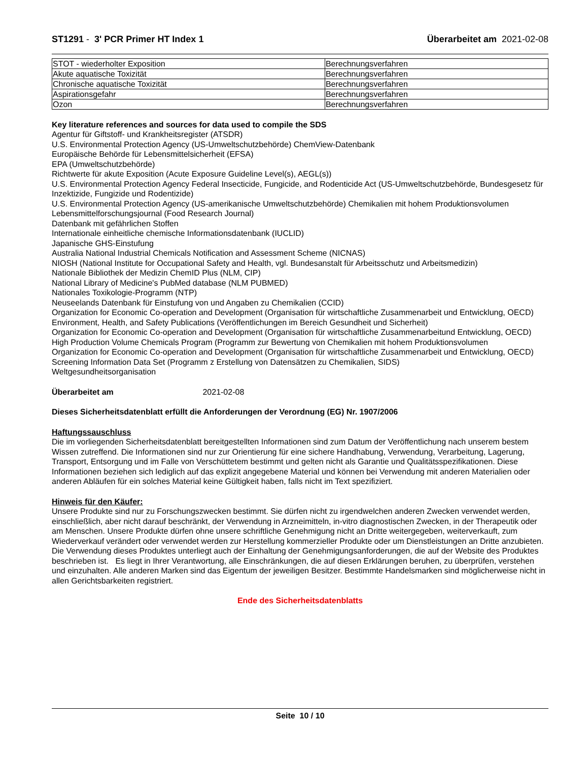ST1291 - 3' PCR Primer HT Index 1 Überarbeitet am 2021-02-08
| STOT - wiederholter Exposition | Berechnungsverfahren |
| Akute aquatische Toxizität | Berechnungsverfahren |
| Chronische aquatische Toxizität | Berechnungsverfahren |
| Aspirationsgefahr | Berechnungsverfahren |
| Ozon | Berechnungsverfahren |
Key literature references and sources for data used to compile the SDS
Agentur für Giftstoff- und Krankheitsregister (ATSDR)
U.S. Environmental Protection Agency (US-Umweltschutzbehörde) ChemView-Datenbank
Europäische Behörde für Lebensmittelsicherheit (EFSA)
EPA (Umweltschutzbehörde)
Richtwerte für akute Exposition (Acute Exposure Guideline Level(s), AEGL(s))
U.S. Environmental Protection Agency Federal Insecticide, Fungicide, and Rodenticide Act (US-Umweltschutzbehörde, Bundesgesetz für Inzektizide, Fungizide und Rodentizide)
U.S. Environmental Protection Agency (US-amerikanische Umweltschutzbehörde) Chemikalien mit hohem Produktionsvolumen
Lebensmittelforschungsjournal (Food Research Journal)
Datenbank mit gefährlichen Stoffen
Internationale einheitliche chemische Informationsdatenbank (IUCLID)
Japanische GHS-Einstufung
Australia National Industrial Chemicals Notification and Assessment Scheme (NICNAS)
NIOSH (National Institute for Occupational Safety and Health, vgl. Bundesanstalt für Arbeitsschutz und Arbeitsmedizin)
Nationale Bibliothek der Medizin ChemID Plus (NLM, CIP)
National Library of Medicine's PubMed database (NLM PUBMED)
Nationales Toxikologie-Programm (NTP)
Neuseelands Datenbank für Einstufung von und Angaben zu Chemikalien (CCID)
Organization for Economic Co-operation and Development (Organisation für wirtschaftliche Zusammenarbeit und Entwicklung, OECD) Environment, Health, and Safety Publications (Veröffentlichungen im Bereich Gesundheit und Sicherheit)
Organization for Economic Co-operation and Development (Organisation für wirtschaftliche Zusammenarbeitund Entwicklung, OECD) High Production Volume Chemicals Program (Programm zur Bewertung von Chemikalien mit hohem Produktionsvolumen
Organization for Economic Co-operation and Development (Organisation für wirtschaftliche Zusammenarbeit und Entwicklung, OECD) Screening Information Data Set (Programm z Erstellung von Datensätzen zu Chemikalien, SIDS)
Weltgesundheitsorganisation
Überarbeitet am 2021-02-08
Dieses Sicherheitsdatenblatt erfüllt die Anforderungen der Verordnung (EG) Nr. 1907/2006
Haftungssauschluss
Die im vorliegenden Sicherheitsdatenblatt bereitgestellten Informationen sind zum Datum der Veröffentlichung nach unserem bestem Wissen zutreffend. Die Informationen sind nur zur Orientierung für eine sichere Handhabung, Verwendung, Verarbeitung, Lagerung, Transport, Entsorgung und im Falle von Verschüttetem bestimmt und gelten nicht als Garantie und Qualitätsspezifikationen. Diese Informationen beziehen sich lediglich auf das explizit angegebene Material und können bei Verwendung mit anderen Materialien oder anderen Abläufen für ein solches Material keine Gültigkeit haben, falls nicht im Text spezifiziert.
Hinweis für den Käufer:
Unsere Produkte sind nur zu Forschungszwecken bestimmt. Sie dürfen nicht zu irgendwelchen anderen Zwecken verwendet werden, einschließlich, aber nicht darauf beschränkt, der Verwendung in Arzneimitteln, in-vitro diagnostischen Zwecken, in der Therapeutik oder am Menschen. Unsere Produkte dürfen ohne unsere schriftliche Genehmigung nicht an Dritte weitergegeben, weiterverkauft, zum Wiederverkauf verändert oder verwendet werden zur Herstellung kommerzieller Produkte oder um Dienstleistungen an Dritte anzubieten. Die Verwendung dieses Produktes unterliegt auch der Einhaltung der Genehmigungsanforderungen, die auf der Website des Produktes beschrieben ist. Es liegt in Ihrer Verantwortung, alle Einschränkungen, die auf diesen Erklärungen beruhen, zu überprüfen, verstehen und einzuhalten. Alle anderen Marken sind das Eigentum der jeweiligen Besitzer. Bestimmte Handelsmarken sind möglicherweise nicht in allen Gerichtsbarkeiten registriert.
Ende des Sicherheitsdatenblatts
Seite 10 / 10